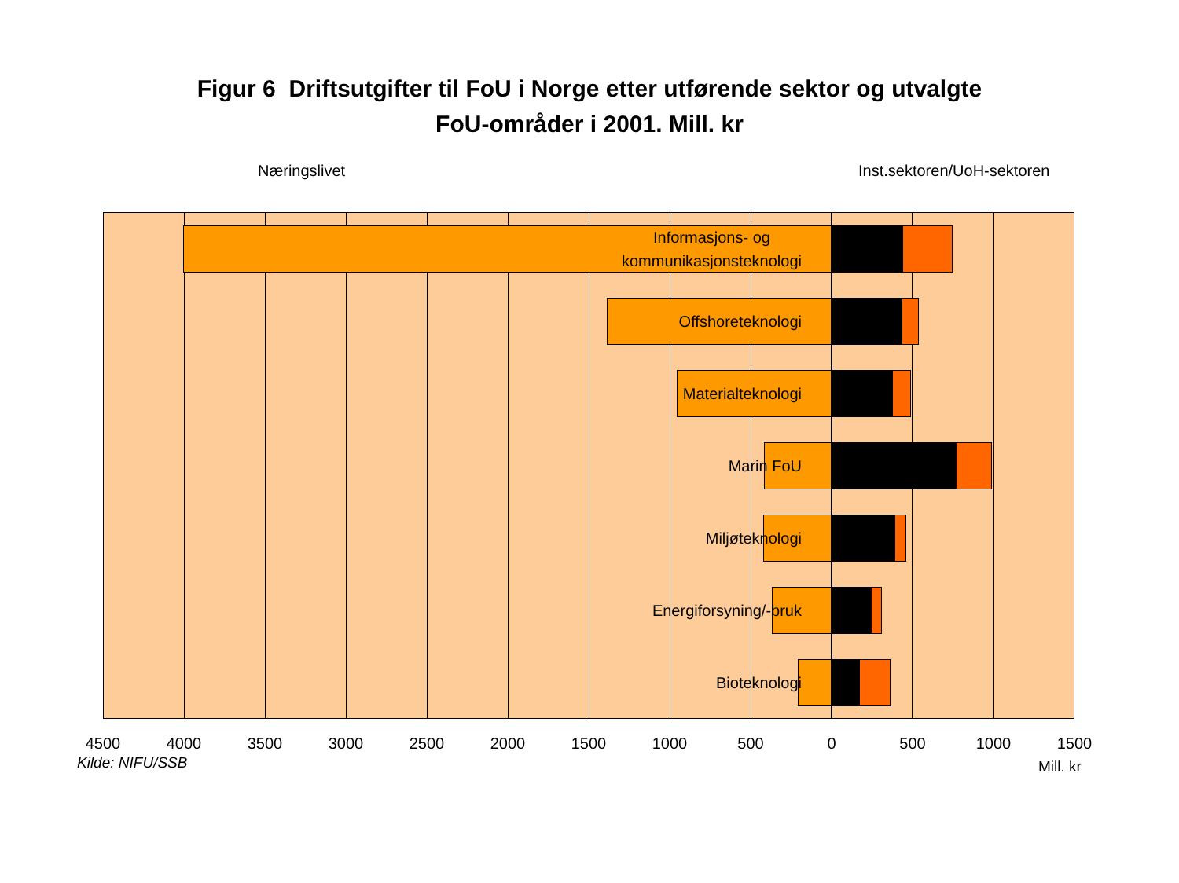Figur 6 Driftsutgifter til FoU i Norge etter utførende sektor og utvalgte
FoU-områder i 2001. Mill. kr
Næringslivet Inst.sektoren/UoH-sektoren
Informasjons- og
kommunikasjonsteknologi
Offshoreteknologi
Materialteknologi
Marin FoU
Miljøteknologi
Energiforsyning/-bruk
Bioteknologi
4500 4000 3500 3000 2500 2000 1500 1000 500 0 500 1000 1500
Kilde: NIFU/SSB Mill. kr